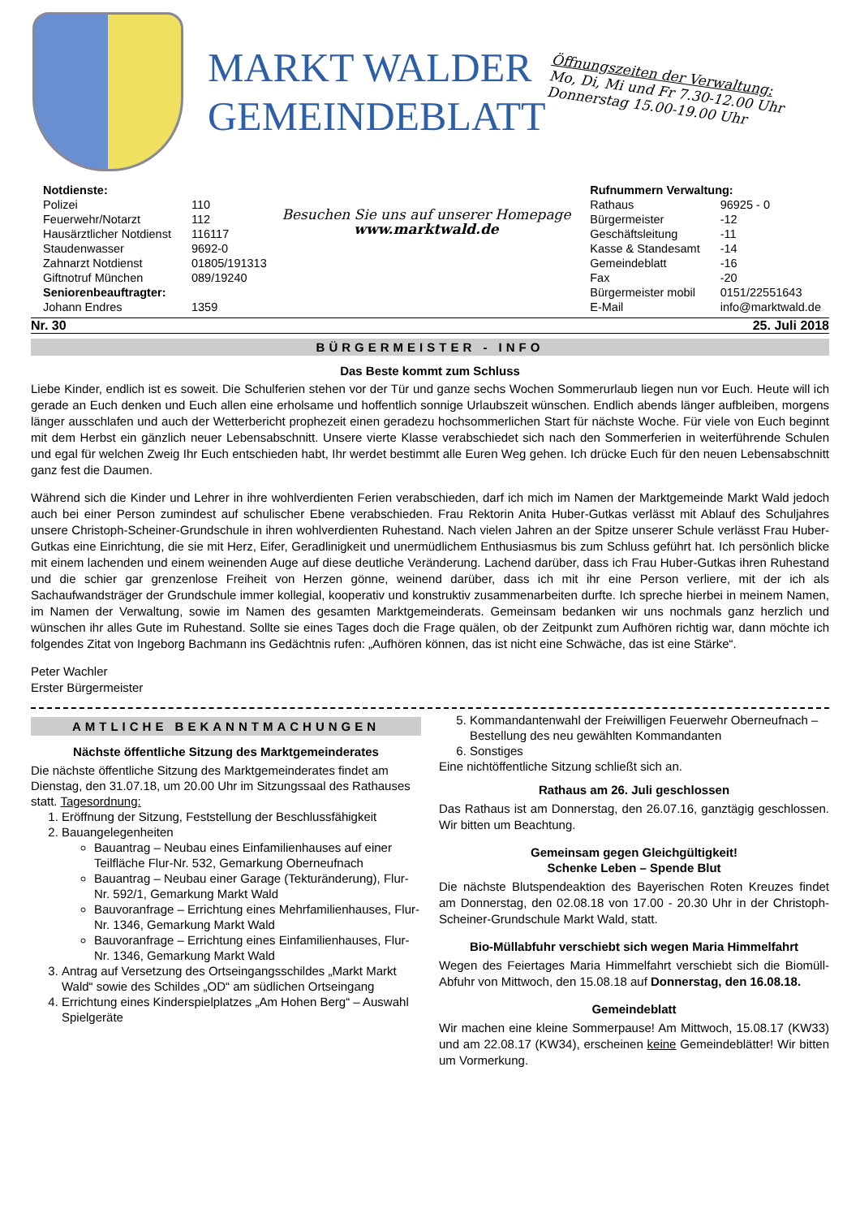MARKT WALDER
GEMEINDEBLATT
Öffnungszeiten der Verwaltung:
Mo, Di, Mi und Fr 7.30-12.00 Uhr
Donnerstag 15.00-19.00 Uhr
| Notdienste: | |
| Polizei | 110 |
| Feuerwehr/Notarzt | 112 |
| Hausärztlicher Notdienst | 116117 |
| Staudenwasser | 9692-0 |
| Zahnarzt Notdienst | 01805/191313 |
| Giftnotruf München | 089/19240 |
| Seniorenbeauftragter: | |
| Johann Endres | 1359 |
Besuchen Sie uns auf unserer Homepage
www.marktwald.de
| Rufnummern Verwaltung: | |
| Rathaus | 96925 - 0 |
| Bürgermeister | -12 |
| Geschäftsleitung | -11 |
| Kasse & Standesamt | -14 |
| Gemeindeblatt | -16 |
| Fax | -20 |
| Bürgermeister mobil | 0151/22551643 |
| E-Mail | info@marktwald.de |
Nr. 30 25. Juli 2018
BÜRGERMEISTER - INFO
Das Beste kommt zum Schluss
Liebe Kinder, endlich ist es soweit. Die Schulferien stehen vor der Tür und ganze sechs Wochen Sommerurlaub liegen nun vor Euch. Heute will ich gerade an Euch denken und Euch allen eine erholsame und hoffentlich sonnige Urlaubszeit wünschen. Endlich abends länger aufbleiben, morgens länger ausschlafen und auch der Wetterbericht prophezeit einen geradezu hochsommerlichen Start für nächste Woche. Für viele von Euch beginnt mit dem Herbst ein gänzlich neuer Lebensabschnitt. Unsere vierte Klasse verabschiedet sich nach den Sommerferien in weiterführende Schulen und egal für welchen Zweig Ihr Euch entschieden habt, Ihr werdet bestimmt alle Euren Weg gehen. Ich drücke Euch für den neuen Lebensabschnitt ganz fest die Daumen.
Während sich die Kinder und Lehrer in ihre wohlverdienten Ferien verabschieden, darf ich mich im Namen der Marktgemeinde Markt Wald jedoch auch bei einer Person zumindest auf schulischer Ebene verabschieden. Frau Rektorin Anita Huber-Gutkas verlässt mit Ablauf des Schuljahres unsere Christoph-Scheiner-Grundschule in ihren wohlverdienten Ruhestand. Nach vielen Jahren an der Spitze unserer Schule verlässt Frau Huber-Gutkas eine Einrichtung, die sie mit Herz, Eifer, Geradlinigkeit und unermüdlichem Enthusiasmus bis zum Schluss geführt hat. Ich persönlich blicke mit einem lachenden und einem weinenden Auge auf diese deutliche Veränderung. Lachend darüber, dass ich Frau Huber-Gutkas ihren Ruhestand und die schier gar grenzenlose Freiheit von Herzen gönne, weinend darüber, dass ich mit ihr eine Person verliere, mit der ich als Sachaufwandsträger der Grundschule immer kollegial, kooperativ und konstruktiv zusammenarbeiten durfte. Ich spreche hierbei in meinem Namen, im Namen der Verwaltung, sowie im Namen des gesamten Marktgemeinderats. Gemeinsam bedanken wir uns nochmals ganz herzlich und wünschen ihr alles Gute im Ruhestand. Sollte sie eines Tages doch die Frage quälen, ob der Zeitpunkt zum Aufhören richtig war, dann möchte ich folgendes Zitat von Ingeborg Bachmann ins Gedächtnis rufen: „Aufhören können, das ist nicht eine Schwäche, das ist eine Stärke“.
Peter Wachler
Erster Bürgermeister
AMTLICHE BEKANNTMACHUNGEN
Nächste öffentliche Sitzung des Marktgemeinderates
Die nächste öffentliche Sitzung des Marktgemeinderates findet am Dienstag, den 31.07.18, um 20.00 Uhr im Sitzungssaal des Rathauses statt. Tagesordnung:
1. Eröffnung der Sitzung, Feststellung der Beschlussfähigkeit
2. Bauangelegenheiten
Bauantrag – Neubau eines Einfamilienhauses auf einer Teilfläche Flur-Nr. 532, Gemarkung Oberneufnach
Bauantrag – Neubau einer Garage (Tekturänderung), Flur-Nr. 592/1, Gemarkung Markt Wald
Bauvoranfrage – Errichtung eines Mehrfamilienhauses, Flur-Nr. 1346, Gemarkung Markt Wald
Bauvoranfrage – Errichtung eines Einfamilienhauses, Flur-Nr. 1346, Gemarkung Markt Wald
3. Antrag auf Versetzung des Ortseingangsschildes „Markt Markt Wald“ sowie des Schildes „OD“ am südlichen Ortseingang
4. Errichtung eines Kinderspielplatzes „Am Hohen Berg“ – Auswahl Spielgeräte
5. Kommandantenwahl der Freiwilligen Feuerwehr Oberneufnach – Bestellung des neu gewählten Kommandanten
6. Sonstiges
Eine nichtöffentliche Sitzung schließt sich an.
Rathaus am 26. Juli geschlossen
Das Rathaus ist am Donnerstag, den 26.07.16, ganztägig geschlossen. Wir bitten um Beachtung.
Gemeinsam gegen Gleichgültigkeit!
Schenke Leben – Spende Blut
Die nächste Blutspendeaktion des Bayerischen Roten Kreuzes findet am Donnerstag, den 02.08.18 von 17.00 - 20.30 Uhr in der Christoph-Scheiner-Grundschule Markt Wald, statt.
Bio-Müllabfuhr verschiebt sich wegen Maria Himmelfahrt
Wegen des Feiertages Maria Himmelfahrt verschiebt sich die Biomüll-Abfuhr von Mittwoch, den 15.08.18 auf Donnerstag, den 16.08.18.
Gemeindeblatt
Wir machen eine kleine Sommerpause! Am Mittwoch, 15.08.17 (KW33) und am 22.08.17 (KW34), erscheinen keine Gemeindeblätter! Wir bitten um Vormerkung.